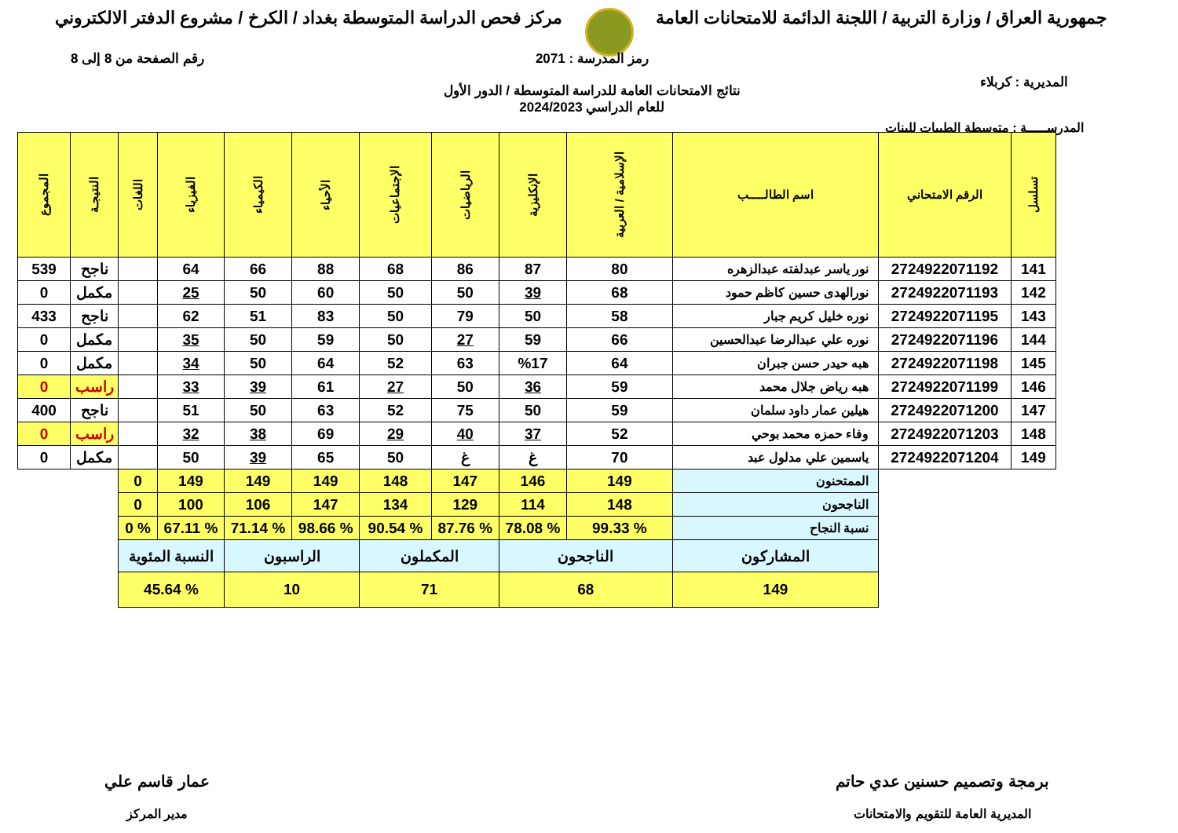جمهورية العراق / وزارة التربية / اللجنة الدائمة للامتحانات العامة
مركز فحص الدراسة المتوسطة بغداد / الكرخ / مشروع الدفتر الالكتروني
المديرية : كربلاء
رمز المدرسة : 2071
نتائج الامتحانات العامة للدراسة المتوسطة / الدور الأول
للعام الدراسي 2024/2023
رقم الصفحة من 8 إلى 8
المدرســـــة : متوسطة الطيبات للبنات
| تسلسل | الرقم الامتحاني | اسم الطالـــــب | الإسلامية / العربية | الإنكليزية | الرياضيات | الإجتماعيات | الأحياء | الكيمياء | الفيزياء | اللغات | النتيجـة | المجموع |
| --- | --- | --- | --- | --- | --- | --- | --- | --- | --- | --- | --- | --- |
| 141 | 2724922071192 | نور ياسر عبدلفته عبدالزهره | 80 | 87 | 86 | 68 | 88 | 66 | 64 | | ناجح | 539 |
| 142 | 2724922071193 | نورالهدى حسين كاظم حمود | 68 | 39 | 50 | 50 | 60 | 50 | 25 | | مكمل | 0 |
| 143 | 2724922071195 | نوره خليل كريم جبار | 58 | 50 | 79 | 50 | 83 | 51 | 62 | | ناجح | 433 |
| 144 | 2724922071196 | نوره علي عبدالرضا عبدالحسين | 66 | 59 | 27 | 50 | 59 | 50 | 35 | | مكمل | 0 |
| 145 | 2724922071198 | هبه حيدر حسن جبران | 64 | %17 | 63 | 52 | 64 | 50 | 34 | | مكمل | 0 |
| 146 | 2724922071199 | هبه رياض جلال محمد | 59 | 36 | 50 | 27 | 61 | 39 | 33 | | راسب | 0 |
| 147 | 2724922071200 | هيلين عمار داود سلمان | 59 | 50 | 75 | 52 | 63 | 50 | 51 | | ناجح | 400 |
| 148 | 2724922071203 | وفاء حمزه محمد بوحي | 52 | 37 | 40 | 29 | 69 | 38 | 32 | | راسب | 0 |
| 149 | 2724922071204 | ياسمين علي مدلول عبد | 70 | غ | غ | 50 | 65 | 39 | 50 | | مكمل | 0 |
| | | الممتحنون | 149 | 146 | 147 | 148 | 149 | 149 | 149 | 0 | | |
| | | الناجحون | 148 | 114 | 129 | 134 | 147 | 106 | 100 | 0 | | |
| | | نسبة النجاح | % 99.33 | % 78.08 | % 87.76 | % 90.54 | % 98.66 | % 71.14 | % 67.11 | % 0 | | |
| | | المشاركون | الناجحون | | المكملون | | الراسبون | | النسبة المئوية | | | |
| | | 149 | 68 | | 71 | | 10 | | % 45.64 | | | |
برمجة وتصميم حسنين عدي حاتم
المديرية العامة للتقويم والامتحانات
عمار قاسم علي
مدير المركز